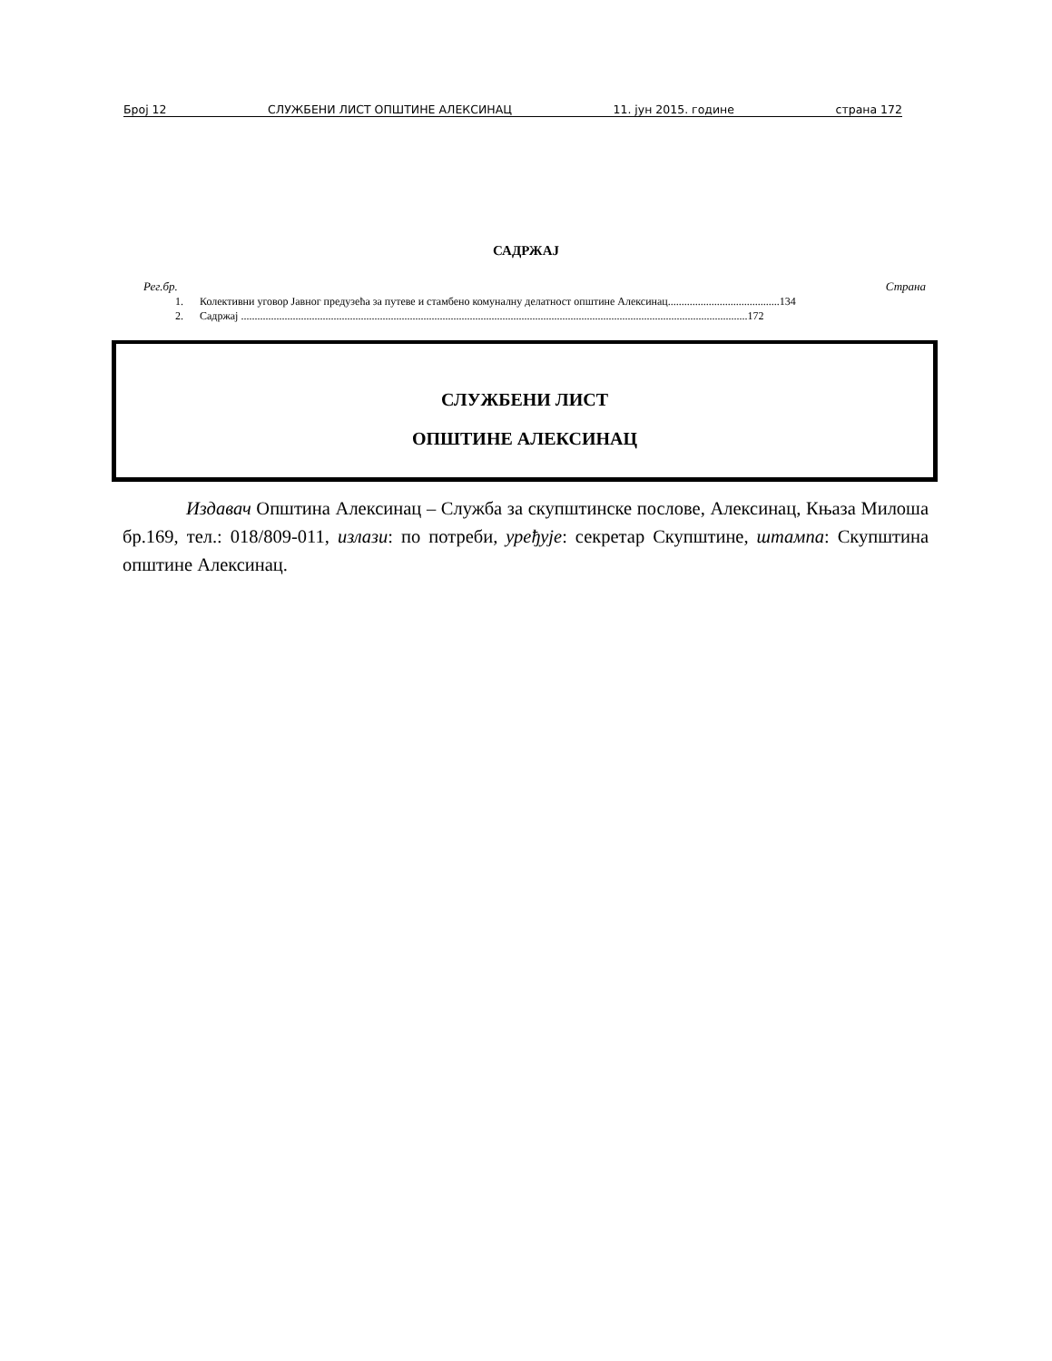Број 12 СЛУЖБЕНИ ЛИСТ ОПШТИНЕ АЛЕКСИНАЦ 11. јун 2015. године страна 172
САДРЖАЈ
Рег.бр. Страна
1. Колективни уговор Јавног предузећа за путеве и стамбено комуналну делатност општине Алексинац.........................................134
2. Садржај ..........................................................................................................................................................................................172
СЛУЖБЕНИ ЛИСТ
ОПШТИНЕ АЛЕКСИНАЦ
Издавач Општина Алексинац – Служба за скупштинске послове, Алексинац, Књаза Милоша бр.169, тел.: 018/809-011, излази: по потреби, уређује: секретар Скупштине, штампа: Скупштина општине Алексинац.